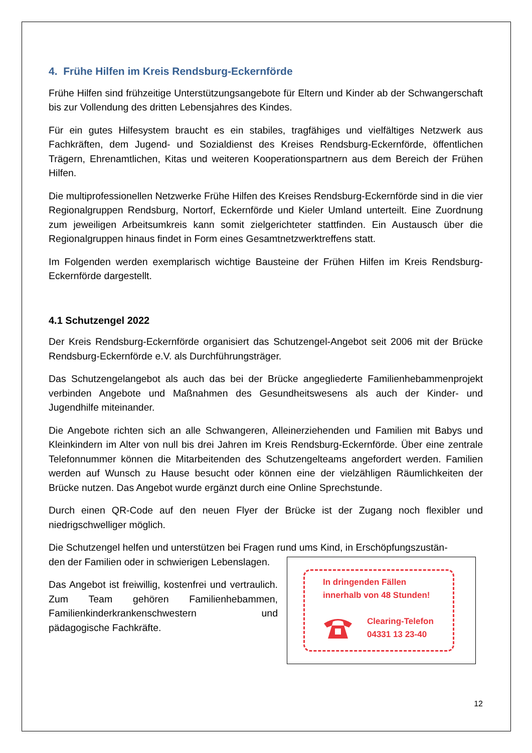4. Frühe Hilfen im Kreis Rendsburg-Eckernförde
Frühe Hilfen sind frühzeitige Unterstützungsangebote für Eltern und Kinder ab der Schwangerschaft bis zur Vollendung des dritten Lebensjahres des Kindes.
Für ein gutes Hilfesystem braucht es ein stabiles, tragfähiges und vielfältiges Netzwerk aus Fachkräften, dem Jugend- und Sozialdienst des Kreises Rendsburg-Eckernförde, öffentlichen Trägern, Ehrenamtlichen, Kitas und weiteren Kooperationspartnern aus dem Bereich der Frühen Hilfen.
Die multiprofessionellen Netzwerke Frühe Hilfen des Kreises Rendsburg-Eckernförde sind in die vier Regionalgruppen Rendsburg, Nortorf, Eckernförde und Kieler Umland unterteilt. Eine Zuordnung zum jeweiligen Arbeitsumkreis kann somit zielgerichteter stattfinden. Ein Austausch über die Regionalgruppen hinaus findet in Form eines Gesamtnetzwerktreffens statt.
Im Folgenden werden exemplarisch wichtige Bausteine der Frühen Hilfen im Kreis Rendsburg-Eckernförde dargestellt.
4.1 Schutzengel 2022
Der Kreis Rendsburg-Eckernförde organisiert das Schutzengel-Angebot seit 2006 mit der Brücke Rendsburg-Eckernförde e.V. als Durchführungsträger.
Das Schutzengelangebot als auch das bei der Brücke angegliederte Familienhebammenprojekt verbinden Angebote und Maßnahmen des Gesundheitswesens als auch der Kinder- und Jugendhilfe miteinander.
Die Angebote richten sich an alle Schwangeren, Alleinerziehenden und Familien mit Babys und Kleinkindern im Alter von null bis drei Jahren im Kreis Rendsburg-Eckernförde. Über eine zentrale Telefonnummer können die Mitarbeitenden des Schutzengelteams angefordert werden. Familien werden auf Wunsch zu Hause besucht oder können eine der vielzähligen Räumlichkeiten der Brücke nutzen. Das Angebot wurde ergänzt durch eine Online Sprechstunde.
Durch einen QR-Code auf den neuen Flyer der Brücke ist der Zugang noch flexibler und niedrigschwelliger möglich.
Die Schutzengel helfen und unterstützen bei Fragen rund ums Kind, in Erschöpfungszustän-
In dringenden Fällen
innerhalb von 48 Stunden!
Clearing-Telefon
04331 13 23-40
den der Familien oder in schwierigen Lebenslagen.
Das Angebot ist freiwillig, kostenfrei und vertraulich. Zum Team gehören Familienhebammen, Familienkinderkrankenschwestern und pädagogische Fachkräfte.
12